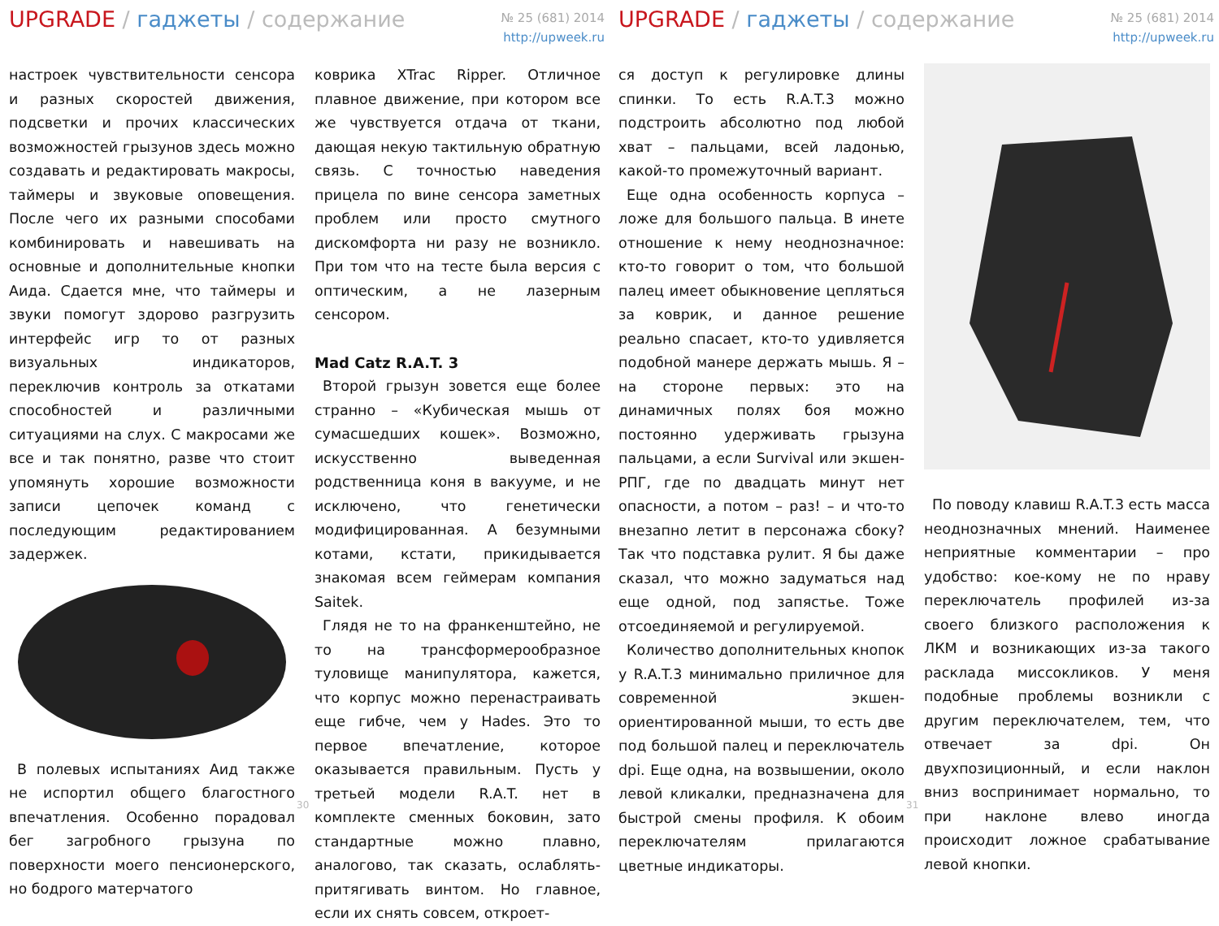UPGRADE / гаджеты / содержание
№ 25 (681) 2014
http://upweek.ru
настроек чувствительности сенсора и разных скоростей движения, подсветки и прочих классических возможностей грызунов здесь можно создавать и редактировать макросы, таймеры и звуковые оповещения. После чего их разными способами комбинировать и навешивать на основные и дополнительные кнопки Аида. Сдается мне, что таймеры и звуки помогут здорово разгрузить интерфейс игр то от разных визуальных индикаторов, переключив контроль за откатами способностей и различными ситуациями на слух. С макросами же все и так понятно, разве что стоит упомянуть хорошие возможности записи цепочек команд с последующим редактированием задержек.
В полевых испытаниях Аид также не испортил общего благостного впечатления. Особенно порадовал бег загробного грызуна по поверхности моего пенсионерского, но бодрого матерчатого
коврика XTrac Ripper. Отличное плавное движение, при котором все же чувствуется отдача от ткани, дающая некую тактильную обратную связь. С точностью наведения прицела по вине сенсора заметных проблем или просто смутного дискомфорта ни разу не возникло. При том что на тесте была версия с оптическим, а не лазерным сенсором.
Mad Catz R.A.T. 3
Второй грызун зовется еще более странно – «Кубическая мышь от сумасшедших кошек». Возможно, искусственно выведенная родственница коня в вакууме, и не исключено, что генетически модифицированная. А безумными котами, кстати, прикидывается знакомая всем геймерам компания Saitek.
Глядя не то на франкенштейно, не то на трансформерообразное туловище манипулятора, кажется, что корпус можно перенастраивать еще гибче, чем у Hades. Это то первое впечатление, которое оказывается правильным. Пусть у третьей модели R.A.T. нет в комплекте сменных боковин, зато стандартные можно плавно, аналогово, так сказать, ослаблять-притягивать винтом. Но главное, если их снять совсем, откроет-
30
UPGRADE / гаджеты / содержание
№ 25 (681) 2014
http://upweek.ru
ся доступ к регулировке длины спинки. То есть R.A.T.3 можно подстроить абсолютно под любой хват – пальцами, всей ладонью, какой-то промежуточный вариант.
Еще одна особенность корпуса – ложе для большого пальца. В инете отношение к нему неоднозначное: кто-то говорит о том, что большой палец имеет обыкновение цепляться за коврик, и данное решение реально спасает, кто-то удивляется подобной манере держать мышь. Я – на стороне первых: это на динамичных полях боя можно постоянно удерживать грызуна пальцами, а если Survival или экшен-РПГ, где по двадцать минут нет опасности, а потом – раз! – и что-то внезапно летит в персонажа сбоку? Так что подставка рулит. Я бы даже сказал, что можно задуматься над еще одной, под запястье. Тоже отсоединяемой и регулируемой.
Количество дополнительных кнопок у R.A.T.3 минимально приличное для современной экшен-ориентированной мыши, то есть две под большой палец и переключатель dpi. Еще одна, на возвышении, около левой кликалки, предназначена для быстрой смены профиля. К обоим переключателям прилагаются цветные индикаторы.
По поводу клавиш R.A.T.3 есть масса неоднозначных мнений. Наименее неприятные комментарии – про удобство: кое-кому не по нраву переключатель профилей из-за своего близкого расположения к ЛКМ и возникающих из-за такого расклада миссокликов. У меня подобные проблемы возникли с другим переключателем, тем, что отвечает за dpi. Он двухпозиционный, и если наклон вниз воспринимает нормально, то при наклоне влево иногда происходит ложное срабатывание левой кнопки.
31